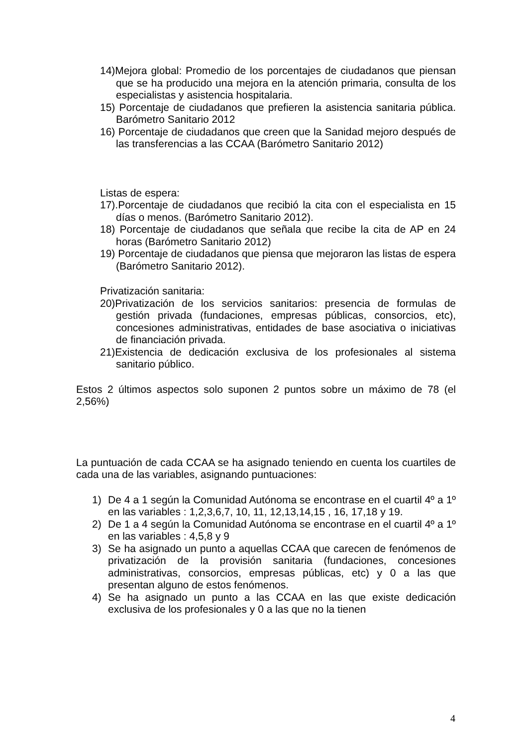14)Mejora global: Promedio de los porcentajes de ciudadanos que piensan que se ha producido una mejora en la atención primaria, consulta de los especialistas y asistencia hospitalaria.
15) Porcentaje de ciudadanos que prefieren la asistencia sanitaria pública. Barómetro Sanitario 2012
16) Porcentaje de ciudadanos que creen que la Sanidad mejoro después de las transferencias a las CCAA (Barómetro Sanitario 2012)
Listas de espera:
17).Porcentaje de ciudadanos que recibió la cita con el especialista en 15 días o menos. (Barómetro Sanitario 2012).
18) Porcentaje de ciudadanos que señala que recibe la cita de AP en 24 horas (Barómetro Sanitario 2012)
19) Porcentaje de ciudadanos que piensa que mejoraron las listas de espera (Barómetro Sanitario 2012).
Privatización sanitaria:
20)Privatización de los servicios sanitarios: presencia de formulas de gestión privada (fundaciones, empresas públicas, consorcios, etc), concesiones administrativas, entidades de base asociativa o iniciativas de financiación privada.
21)Existencia de dedicación exclusiva de los profesionales al sistema sanitario público.
Estos 2 últimos aspectos solo suponen 2 puntos sobre un máximo de 78 (el 2,56%)
La puntuación de cada CCAA se ha asignado teniendo en cuenta los cuartiles de cada una de las variables, asignando puntuaciones:
1) De 4 a 1 según la Comunidad Autónoma se encontrase en el cuartil 4º a 1º en las variables : 1,2,3,6,7, 10, 11, 12,13,14,15 , 16, 17,18 y 19.
2) De 1 a 4 según la Comunidad Autónoma se encontrase en el cuartil 4º a 1º en las variables : 4,5,8 y 9
3) Se ha asignado un punto a aquellas CCAA que carecen de fenómenos de privatización de la provisión sanitaria (fundaciones, concesiones administrativas, consorcios, empresas públicas, etc) y 0 a las que presentan alguno de estos fenómenos.
4) Se ha asignado un punto a las CCAA en las que existe dedicación exclusiva de los profesionales y 0 a las que no la tienen
4